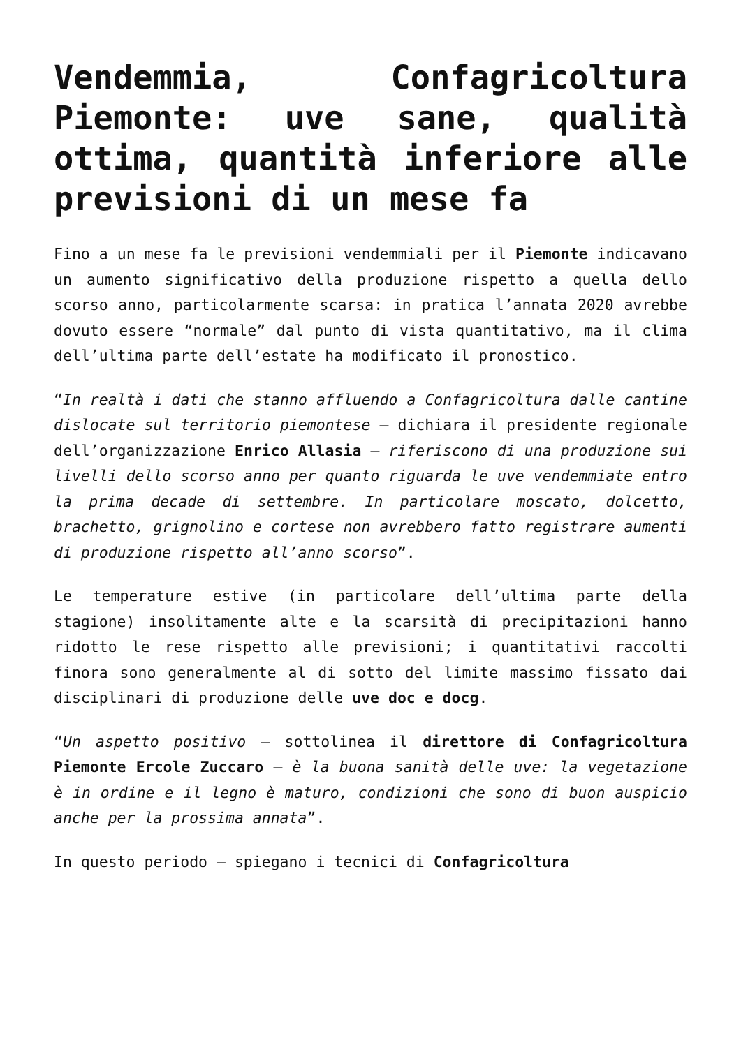Vendemmia, Confagricoltura Piemonte: uve sane, qualità ottima, quantità inferiore alle previsioni di un mese fa
Fino a un mese fa le previsioni vendemmiali per il Piemonte indicavano un aumento significativo della produzione rispetto a quella dello scorso anno, particolarmente scarsa: in pratica l’annata 2020 avrebbe dovuto essere “normale” dal punto di vista quantitativo, ma il clima dell’ultima parte dell’estate ha modificato il pronostico.
“In realtà i dati che stanno affluendo a Confagricoltura dalle cantine dislocate sul territorio piemontese – dichiara il presidente regionale dell’organizzazione Enrico Allasia – riferiscono di una produzione sui livelli dello scorso anno per quanto riguarda le uve vendemmiate entro la prima decade di settembre. In particolare moscato, dolcetto, brachetto, grignolino e cortese non avrebbero fatto registrare aumenti di produzione rispetto all’anno scorso”.
Le temperature estive (in particolare dell’ultima parte della stagione) insolitamente alte e la scarsità di precipitazioni hanno ridotto le rese rispetto alle previsioni; i quantitativi raccolti finora sono generalmente al di sotto del limite massimo fissato dai disciplinari di produzione delle uve doc e docg.
“Un aspetto positivo – sottolinea il direttore di Confagricoltura Piemonte Ercole Zuccaro – è la buona sanità delle uve: la vegetazione è in ordine e il legno è maturo, condizioni che sono di buon auspicio anche per la prossima annata”.
In questo periodo – spiegano i tecnici di Confagricoltura